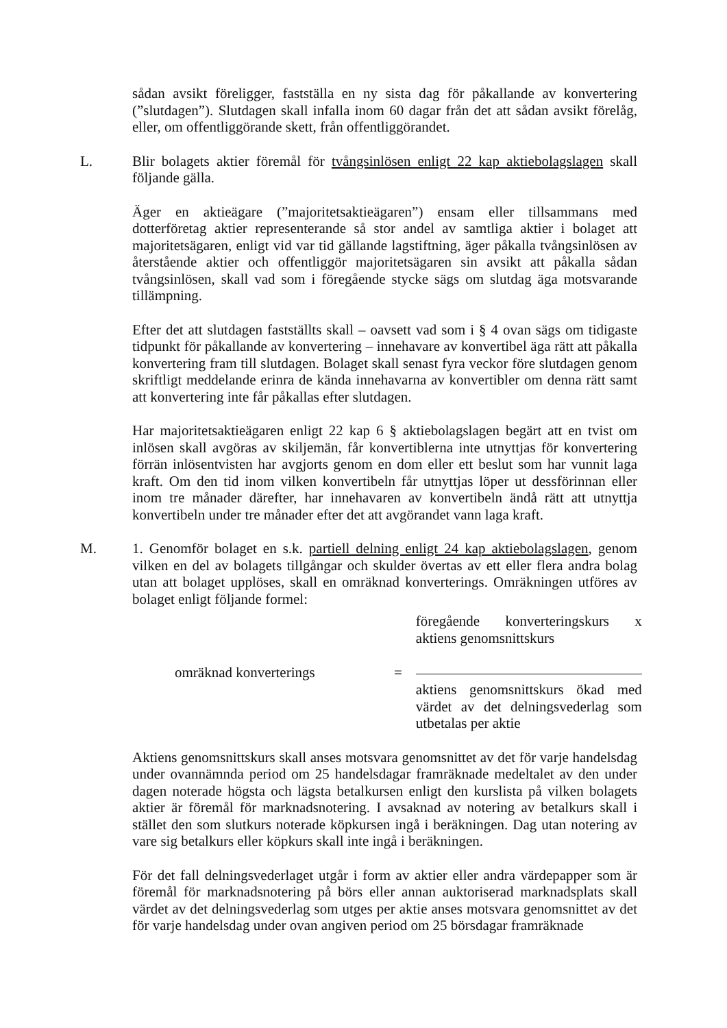sådan avsikt föreligger, fastställa en ny sista dag för påkallande av konvertering (”slutdagen”). Slutdagen skall infalla inom 60 dagar från det att sådan avsikt förelåg, eller, om offentliggörande skett, från offentliggörandet.
L. Blir bolagets aktier föremål för tvångsinlösen enligt 22 kap aktiebolagslagen skall följande gälla.
Äger en aktieägare (”majoritetsaktieägaren”) ensam eller tillsammans med dotterföretag aktier representerande så stor andel av samtliga aktier i bolaget att majoritetsägaren, enligt vid var tid gällande lagstiftning, äger påkalla tvångsinlösen av återstående aktier och offentliggör majoritetsägaren sin avsikt att påkalla sådan tvångsinlösen, skall vad som i föregående stycke sägs om slutdag äga motsvarande tillämpning.
Efter det att slutdagen fastställts skall – oavsett vad som i § 4 ovan sägs om tidigaste tidpunkt för påkallande av konvertering – innehavare av konvertibel äga rätt att påkalla konvertering fram till slutdagen. Bolaget skall senast fyra veckor före slutdagen genom skriftligt meddelande erinra de kända innehavarna av konvertibler om denna rätt samt att konvertering inte får påkallas efter slutdagen.
Har majoritetsaktieägaren enligt 22 kap 6 § aktiebolagslagen begärt att en tvist om inlösen skall avgöras av skiljemän, får konvertiblerna inte utnyttjas för konvertering förrän inlösentvisten har avgjorts genom en dom eller ett beslut som har vunnit laga kraft. Om den tid inom vilken konvertibeln får utnyttjas löper ut dessförinnan eller inom tre månader därefter, har innehavaren av konvertibeln ändå rätt att utnyttja konvertibeln under tre månader efter det att avgörandet vann laga kraft.
M. 1. Genomför bolaget en s.k. partiell delning enligt 24 kap aktiebolagslagen, genom vilken en del av bolagets tillgångar och skulder övertas av ett eller flera andra bolag utan att bolaget upplöses, skall en omräknad konverterings. Omräkningen utföres av bolaget enligt följande formel:
| omräknad konverterings | = | föregående konverteringskurs x aktiens genomsnittskurs aktiens genomsnittskurs ökad med värdet av det delningsvederlag som utbetalas per aktie |
Aktiens genomsnittskurs skall anses motsvara genomsnittet av det för varje handelsdag under ovannämnda period om 25 handelsdagar framräknade medeltalet av den under dagen noterade högsta och lägsta betalkursen enligt den kurslista på vilken bolagets aktier är föremål för marknadsnotering. I avsaknad av notering av betalkurs skall i stället den som slutkurs noterade köpkursen ingå i beräkningen. Dag utan notering av vare sig betalkurs eller köpkurs skall inte ingå i beräkningen.
För det fall delningsvederlaget utgår i form av aktier eller andra värdepapper som är föremål för marknadsnotering på börs eller annan auktoriserad marknadsplats skall värdet av det delningsvederlag som utges per aktie anses motsvara genomsnittet av det för varje handelsdag under ovan angiven period om 25 börsdagar framräknade